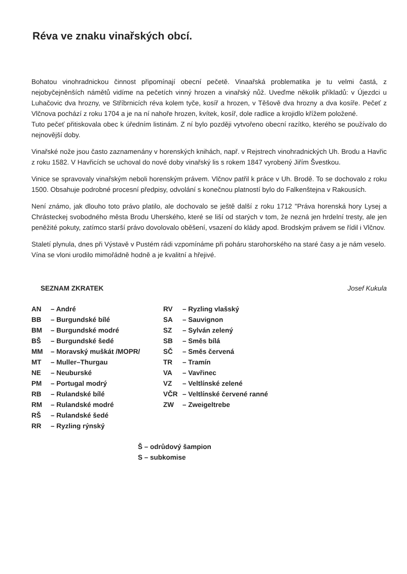Réva ve znaku vinařských obcí.
Bohatou vinohradnickou činnost připomínají obecní pečetě. Vinaařská problematika je tu velmi častá, z nejobyčejněnších námětů vidíme na pečetích vinný hrozen a vinařský nůž. Uveďme několik příkladů: v Újezdci u Luhačovic dva hrozny, ve Stříbrnicích réva kolem tyče, kosíř a hrozen, v Těšově dva hrozny a dva kosíře. Pečeť z Vlčnova pochází z roku 1704 a je na ní nahoře hrozen, kvítek, kosíř, dole radlice a krojidlo křížem položené.
Tuto pečeť přitiskovala obec k úředním listinám. Z ní bylo později vytvořeno obecní razítko, kterého se používalo do nejnovější doby.
Vinařské nože jsou často zaznamenány v horenských knihách, např. v Rejstrech vinohradnických Uh. Brodu a Havřic z roku 1582. V Havřicích se uchoval do nové doby vinařský lis s rokem 1847 vyrobený Jiřím Švestkou.
Vinice se spravovaly vinařským neboli horenským právem. Vlčnov patřil k práce v Uh. Brodě. To se dochovalo z roku 1500. Obsahuje podrobné procesní předpisy, odvolání s konečnou platností bylo do Falkenštejna v Rakousích.
Není známo, jak dlouho toto právo platilo, ale dochovalo se ještě další z roku 1712 "Práva horenská hory Lysej a Chrásteckej svobodného města Brodu Uherského, které se liší od starých v tom, že nezná jen hrdelní tresty, ale jen peněžité pokuty, zatímco starší právo dovolovalo oběšení, vsazení do klády apod. Brodským právem se řídil i Vlčnov.
Staletí plynula, dnes při Výstavě v Pustém rádi vzpomínáme při poháru starohorského na staré časy a je nám veselo.
Vína se vloni urodilo mimořádně hodně a je kvalitní a hřejivé.
SEZNAM ZKRATEK Josef Kukula
AN – André
BB – Burgundské bílé
BM – Burgundské modré
BŠ – Burgundské šedé
MM – Moravský muškát /MOPR/
MT – Muller–Thurgau
NE – Neuburské
PM – Portugal modrý
RB – Rulandské bílé
RM – Rulandské modré
RŠ – Rulandské šedé
RR – Ryzling rýnský
RV – Ryzling vlašský
SA – Sauvignon
SZ – Sylván zelený
SB – Směs bílá
SČ – Směs červená
TR – Tramín
VA – Vavřinec
VZ – Veltlínské zelené
VČR – Veltlínské červené ranné
ZW – Zweigeltrebe
Š – odrůdový šampion
S – subkomise